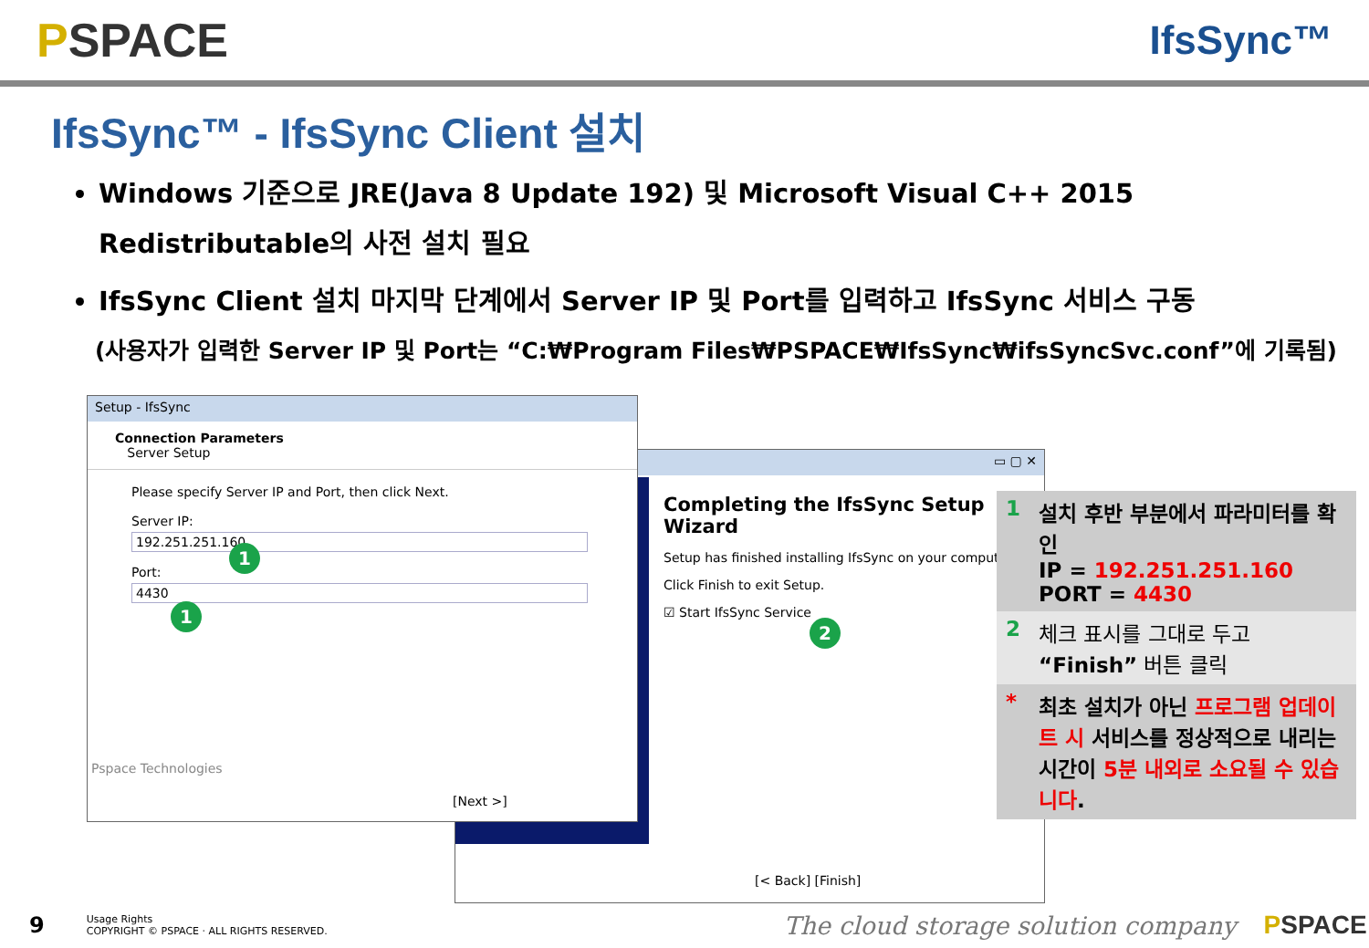PSPACE
IfsSync™
IfsSync™ - IfsSync Client 설치
Windows 기준으로 JRE(Java 8 Update 192) 및 Microsoft Visual C++ 2015 Redistributable의 사전 설치 필요
IfsSync Client 설치 마지막 단계에서 Server IP 및 Port를 입력하고 IfsSync 서비스 구동
(사용자가 입력한 Server IP 및 Port는 “C:₩Program Files₩PSPACE₩IfsSync₩ifsSyncSvc.conf”에 기록됨)
▭ ▢ ✕
Completing the IfsSync Setup Wizard
Setup has finished installing IfsSync on your computer.
Click Finish to exit Setup.
☑ Start IfsSync Service
[< Back] [Finish]
Setup - IfsSync
Connection Parameters
Server Setup
Please specify Server IP and Port, then click Next.
Server IP:
192.251.251.160
Port:
4430
Pspace Technologies
[Next >]
1
1
2
| 1 | 설치 후반 부분에서 파라미터를 확인 IP = 192.251.251.160 PORT = 4430 |
| 2 | 체크 표시를 그대로 두고 “Finish” 버튼 클릭 |
| * | 최초 설치가 아닌 프로그램 업데이트 시 서비스를 정상적으로 내리는 시간이 5분 내외로 소요될 수 있습니다 . |
9 Usage Rights
COPYRIGHT © PSPACE · ALL RIGHTS RESERVED. The cloud storage solution company PSPACE